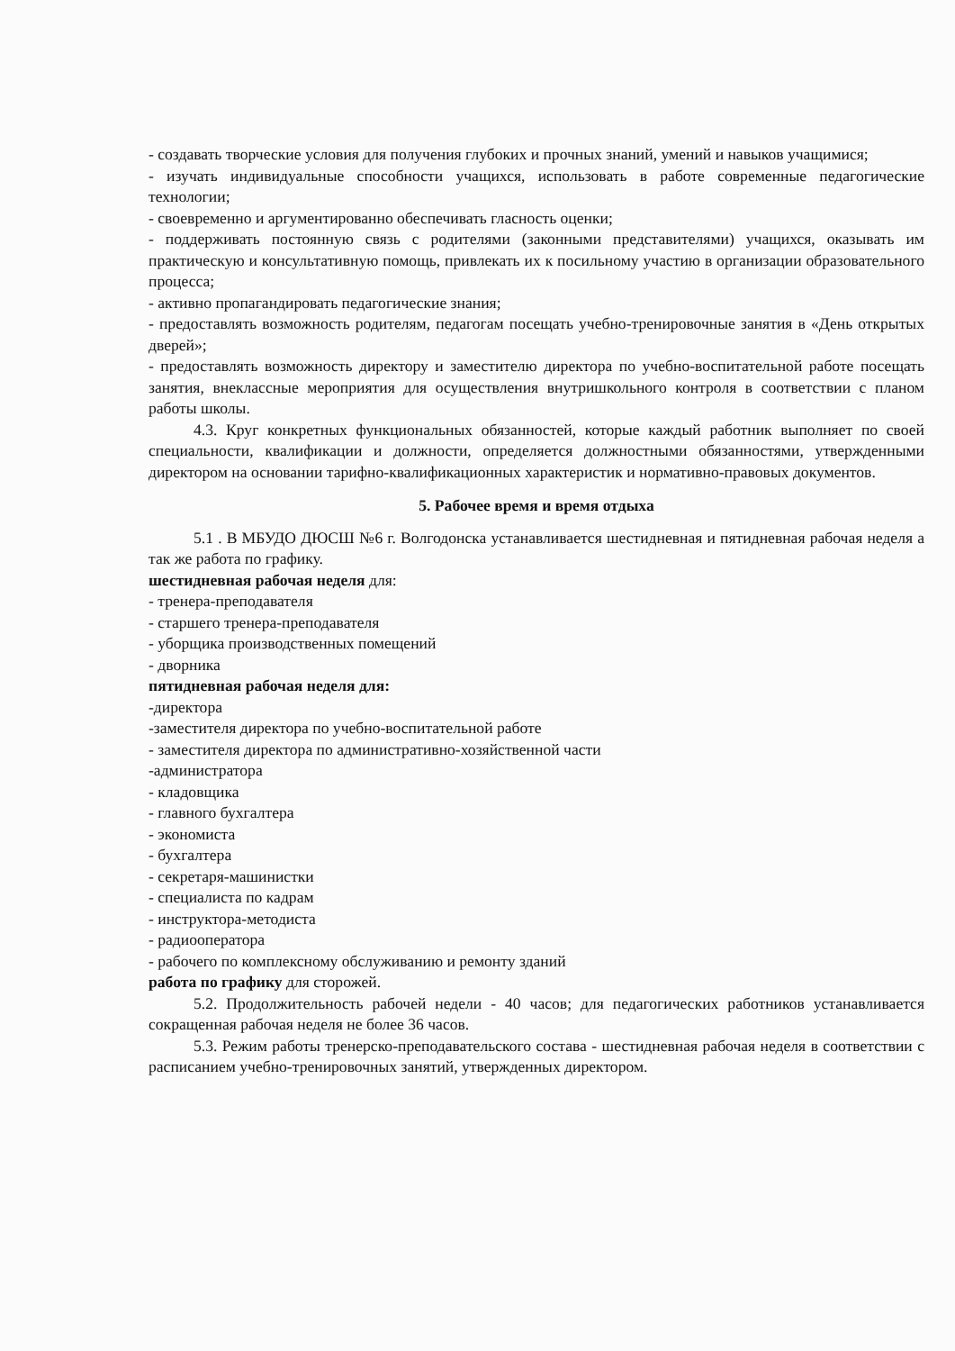- создавать творческие условия для получения глубоких и прочных знаний, умений и навыков учащимися;
- изучать индивидуальные способности учащихся, использовать в работе современные педагогические технологии;
- своевременно и аргументированно обеспечивать гласность оценки;
- поддерживать постоянную связь с родителями (законными представителями) учащихся, оказывать им практическую и консультативную помощь, привлекать их к посильному участию в организации образовательного процесса;
- активно пропагандировать педагогические знания;
- предоставлять возможность родителям, педагогам посещать учебно-тренировочные занятия в «День открытых дверей»;
- предоставлять возможность директору и заместителю директора по учебно-воспитательной работе посещать занятия, внеклассные мероприятия для осуществления внутришкольного контроля в соответствии с планом работы школы.
4.3. Круг конкретных функциональных обязанностей, которые каждый работник выполняет по своей специальности, квалификации и должности, определяется должностными обязанностями, утвержденными директором на основании тарифно-квалификационных характеристик и нормативно-правовых документов.
5. Рабочее время и время отдыха
5.1 . В МБУДО ДЮСШ №6 г. Волгодонска устанавливается шестидневная и пятидневная рабочая неделя а так же работа по графику.
шестидневная рабочая неделя для:
- тренера-преподавателя
- старшего тренера-преподавателя
- уборщика производственных помещений
- дворника
пятидневная рабочая неделя для:
-директора
-заместителя директора по учебно-воспитательной работе
- заместителя директора по административно-хозяйственной части
-администратора
- кладовщика
- главного бухгалтера
- экономиста
- бухгалтера
- секретаря-машинистки
- специалиста по кадрам
- инструктора-методиста
- радиооператора
- рабочего по комплексному обслуживанию и ремонту зданий
работа по графику для сторожей.
5.2. Продолжительность рабочей недели - 40 часов; для педагогических работников устанавливается сокращенная рабочая неделя не более 36 часов.
5.3. Режим работы тренерско-преподавательского состава - шестидневная рабочая неделя в соответствии с расписанием учебно-тренировочных занятий, утвержденных директором.